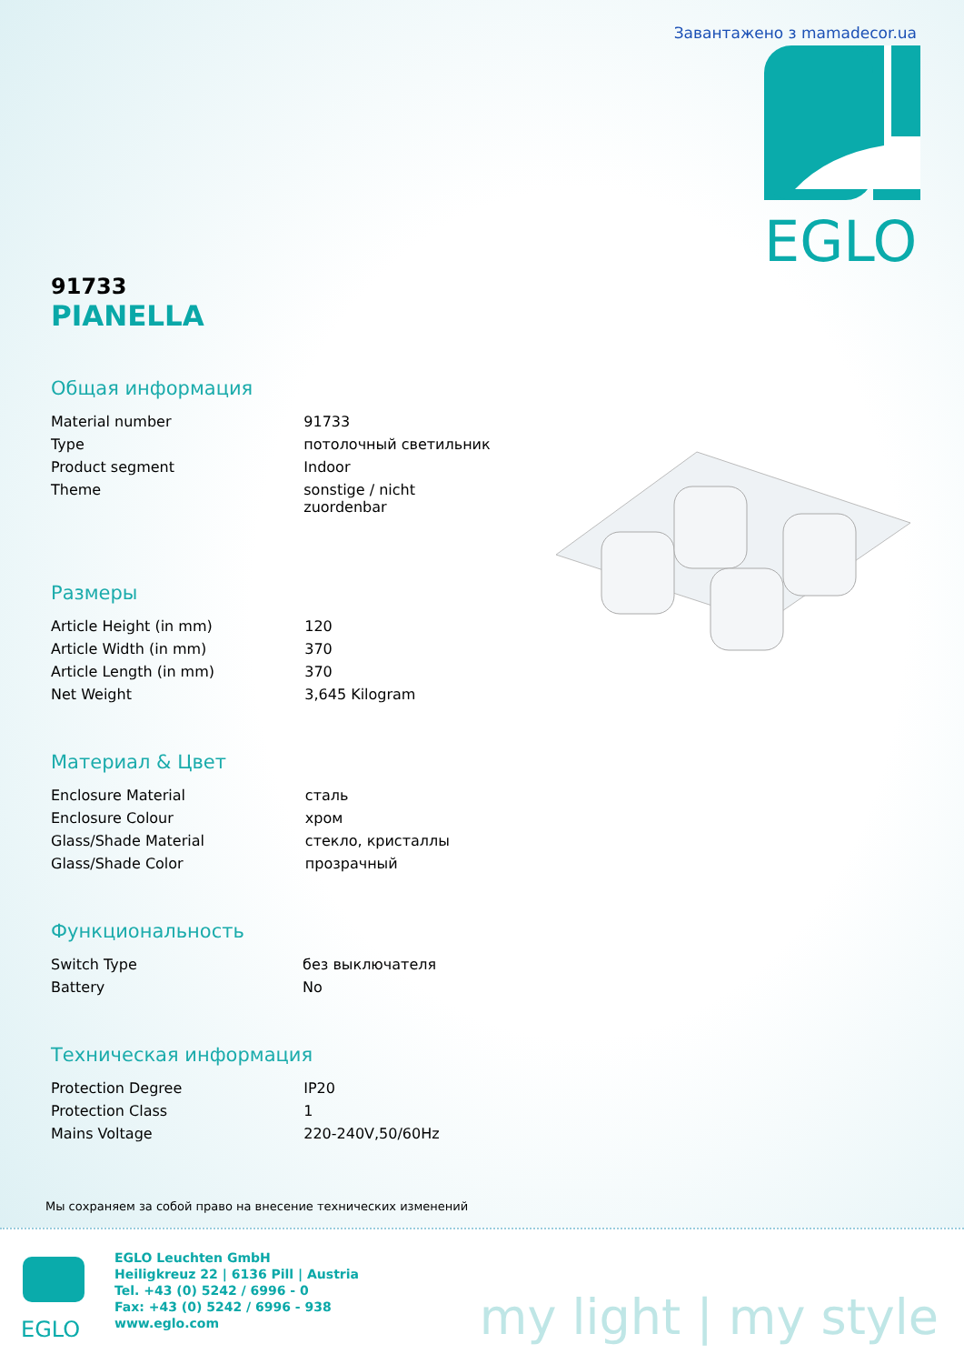Завантажено з mamadecor.ua
EGLO
91733
PIANELLA
Общая информация
| Material number | 91733 |
| Type | потолочный светильник |
| Product segment | Indoor |
| Theme | sonstige / nicht zuordenbar |
Размеры
| Article Height (in mm) | 120 |
| Article Width (in mm) | 370 |
| Article Length (in mm) | 370 |
| Net Weight | 3,645 Kilogram |
Материал & Цвет
| Enclosure Material | сталь |
| Enclosure Colour | хром |
| Glass/Shade Material | стекло, кристаллы |
| Glass/Shade Color | прозрачный |
Функциональность
| Switch Type | без выключателя |
| Battery | No |
Техническая информация
| Protection Degree | IP20 |
| Protection Class | 1 |
| Mains Voltage | 220-240V,50/60Hz |
Мы сохраняем за собой право на внесение технических изменений
EGLO
EGLO Leuchten GmbH
Heiligkreuz 22 | 6136 Pill | Austria
Tel. +43 (0) 5242 / 6996 - 0
Fax: +43 (0) 5242 / 6996 - 938
www.eglo.com
my light | my style